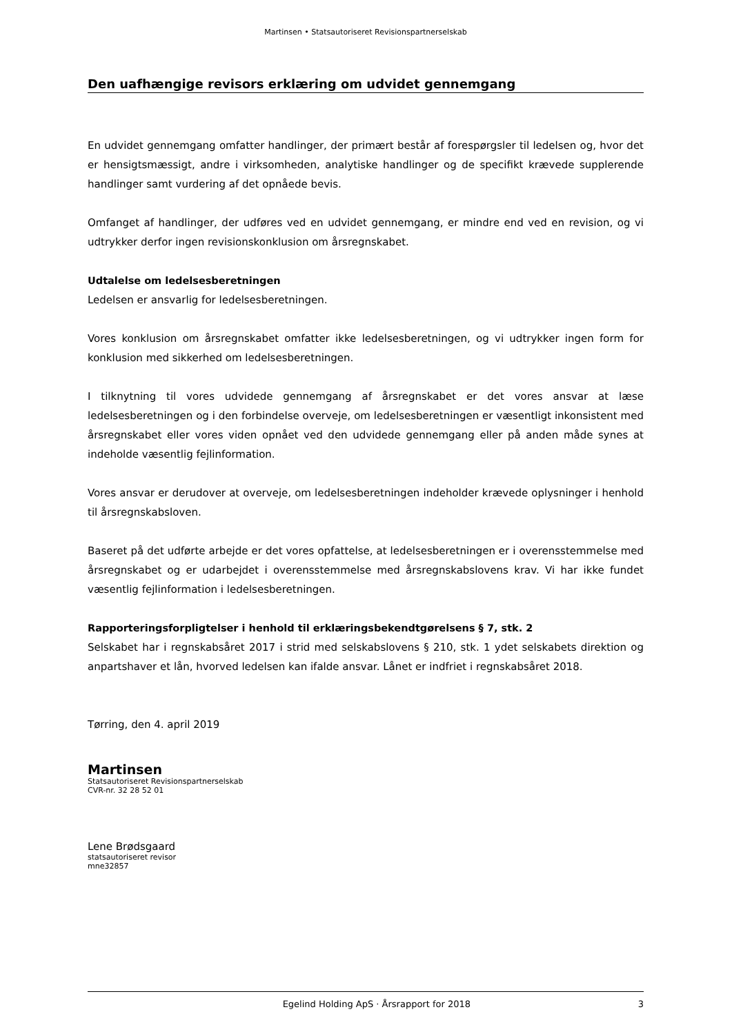Martinsen • Statsautoriseret Revisionspartnerselskab
Den uafhængige revisors erklæring om udvidet gennemgang
En udvidet gennemgang omfatter handlinger, der primært består af forespørgsler til ledelsen og, hvor det er hensigtsmæssigt, andre i virksomheden, analytiske handlinger og de specifikt krævede supplerende handlinger samt vurdering af det opnåede bevis.
Omfanget af handlinger, der udføres ved en udvidet gennemgang, er mindre end ved en revision, og vi udtrykker derfor ingen revisionskonklusion om årsregnskabet.
Udtalelse om ledelsesberetningen
Ledelsen er ansvarlig for ledelsesberetningen.
Vores konklusion om årsregnskabet omfatter ikke ledelsesberetningen, og vi udtrykker ingen form for konklusion med sikkerhed om ledelsesberetningen.
I tilknytning til vores udvidede gennemgang af årsregnskabet er det vores ansvar at læse ledelsesberetningen og i den forbindelse overveje, om ledelsesberetningen er væsentligt inkonsistent med årsregnskabet eller vores viden opnået ved den udvidede gennemgang eller på anden måde synes at indeholde væsentlig fejlinformation.
Vores ansvar er derudover at overveje, om ledelsesberetningen indeholder krævede oplysninger i henhold til årsregnskabsloven.
Baseret på det udførte arbejde er det vores opfattelse, at ledelsesberetningen er i overensstemmelse med årsregnskabet og er udarbejdet i overensstemmelse med årsregnskabslovens krav. Vi har ikke fundet væsentlig fejlinformation i ledelsesberetningen.
Rapporteringsforpligtelser i henhold til erklæringsbekendtgørelsens § 7, stk. 2
Selskabet har i regnskabsåret 2017 i strid med selskabslovens § 210, stk. 1 ydet selskabets direktion og anpartshaver et lån, hvorved ledelsen kan ifalde ansvar. Lånet er indfriet i regnskabsåret 2018.
Tørring, den 4. april 2019
Martinsen
Statsautoriseret Revisionspartnerselskab
CVR-nr. 32 28 52 01
Lene Brødsgaard
statsautoriseret revisor
mne32857
Egelind Holding ApS · Årsrapport for 2018 3